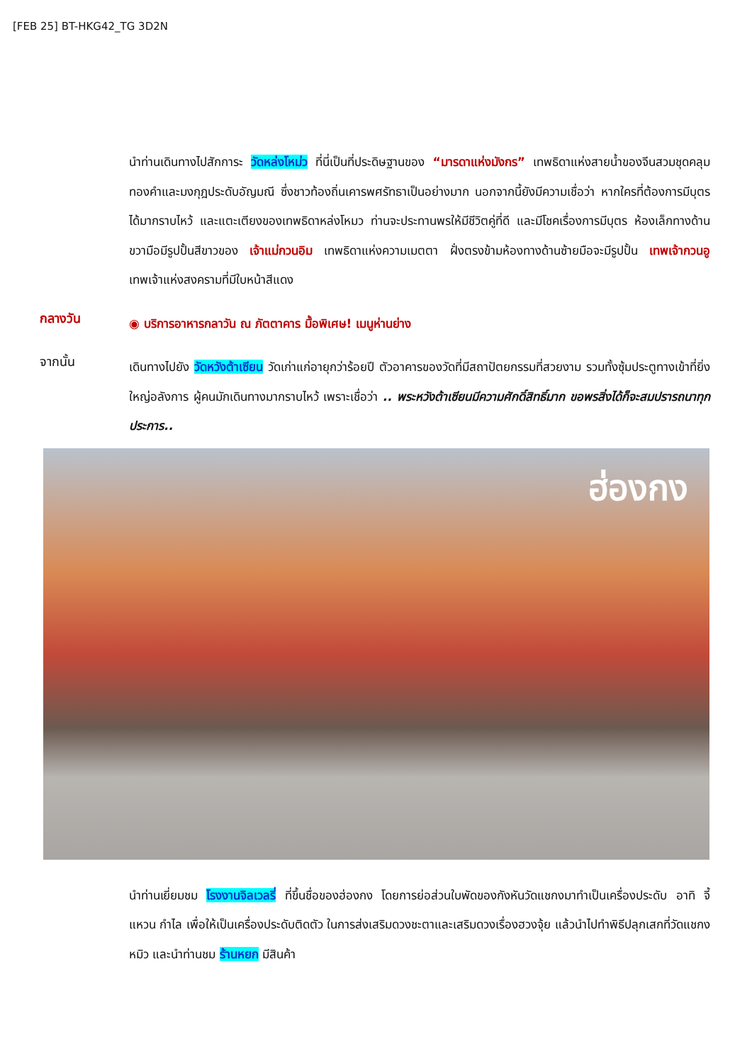[FEB 25] BT-HKG42_TG 3D2N
นำท่านเดินทางไปสักการะ วัดหล่งโหม่ว ที่นี่เป็นที่ประดิษฐานของ “มารดาแห่งมังกร” เทพธิดาแห่งสายน้ำของจีนสวมชุดคลุมทองคำและมงกุฎประดับอัญมณี ซึ่งชาวท้องถิ่นเคารพศรัทธาเป็นอย่างมาก นอกจากนี้ยังมีความเชื่อว่า หากใครที่ต้องการมีบุตรได้มากราบไหว้ และแตะเตียงของเทพธิดาหล่งโหมว ท่านจะประทานพรให้มีชีวิตคู่ที่ดี และมีโชคเรื่องการมีบุตร ห้องเล็กทางด้านขวามือมีรูปปั้นสีขาวของ เจ้าแม่กวนอิม เทพธิดาแห่งความเมตตา ฝั่งตรงข้ามห้องทางด้านซ้ายมือจะมีรูปปั้น เทพเจ้ากวนอู เทพเจ้าแห่งสงครามที่มีใบหน้าสีแดง
กลางวัน
◉ บริการอาหารกลาวัน ณ ภัตตาคาร มื้อพิเศษ! เมนูห่านย่าง
จากนั้น
เดินทางไปยัง วัดหวังต้าเซียน วัดเก่าแก่อายุกว่าร้อยปี ตัวอาคารของวัดที่มีสถาปัตยกรรมที่สวยงาม รวมทั้งซุ้มประตูทางเข้าที่ยิ่งใหญ่อลังการ ผู้คนมักเดินทางมากราบไหว้ เพราะเชื่อว่า .. พระหวังต้าเซียนมีความศักดิ์สิทธิ์มาก ขอพรสิ่งได้ก็จะสมปรารถนาทุกประการ..
ฮ่องกง
นำท่านเยี่ยมชม โรงงานจิลเวลรี่ ที่ขึ้นชื่อของฮ่องกง โดยการย่อส่วนใบพัดของกังหันวัดแชกงมาทำเป็นเครื่องประดับ อาทิ จี้ แหวน กำไล เพื่อให้เป็นเครื่องประดับติดตัว ในการส่งเสริมดวงชะตาและเสริมดวงเรื่องฮวงจุ้ย แล้วนำไปทำพิธีปลุกเสกที่วัดแชกงหมิว และนำท่านชม ร้านหยก มีสินค้า